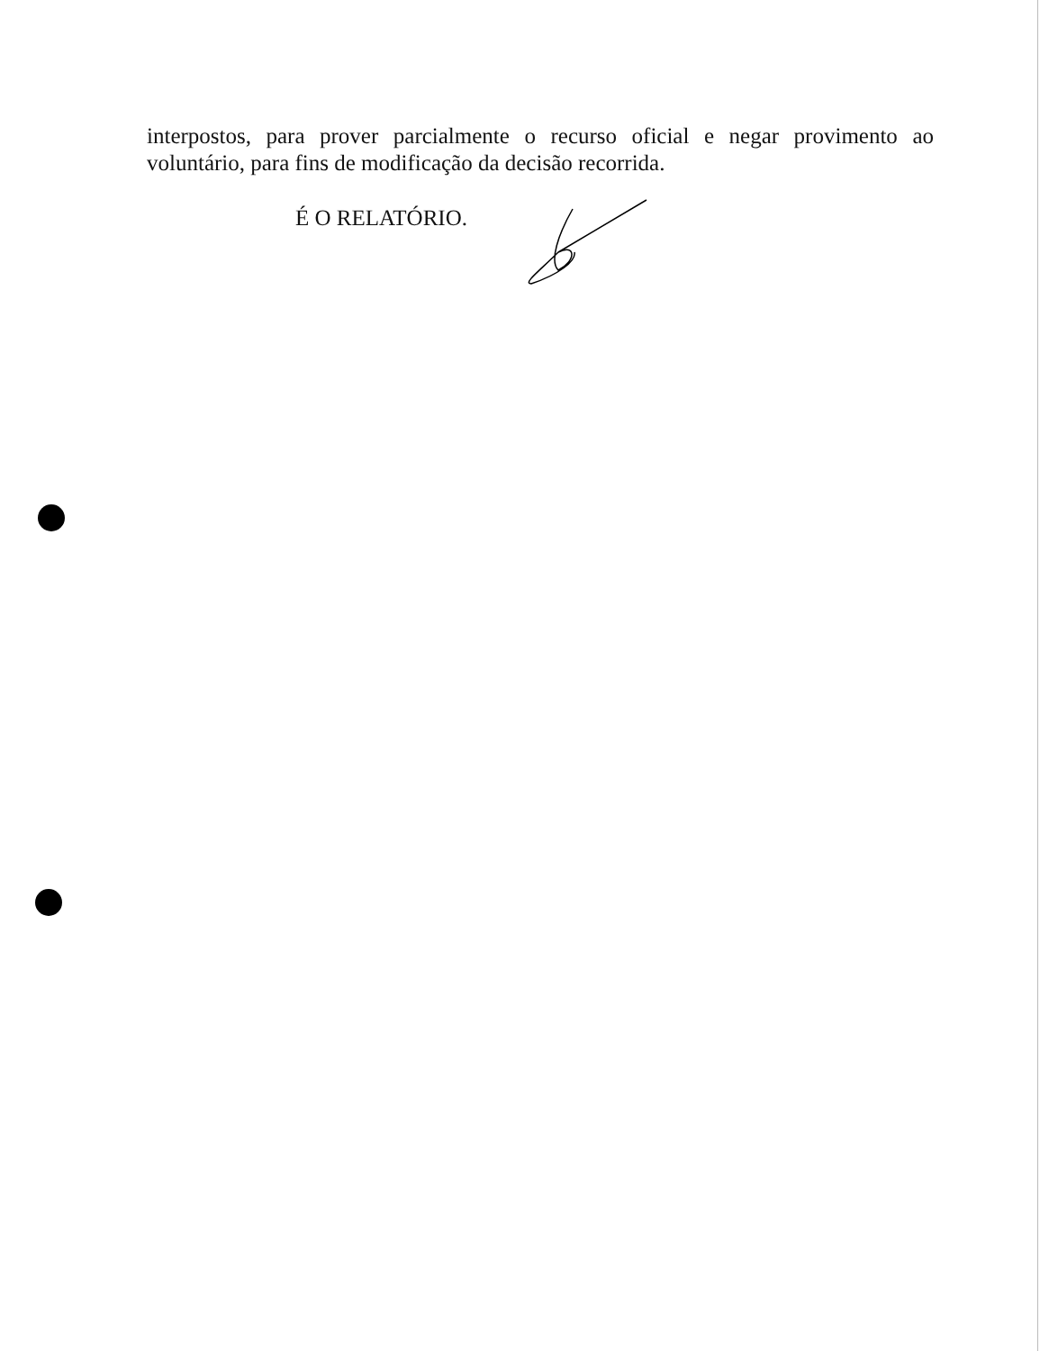interpostos, para prover parcialmente o recurso oficial e negar provimento ao voluntário, para fins de modificação da decisão recorrida.
É O RELATÓRIO.